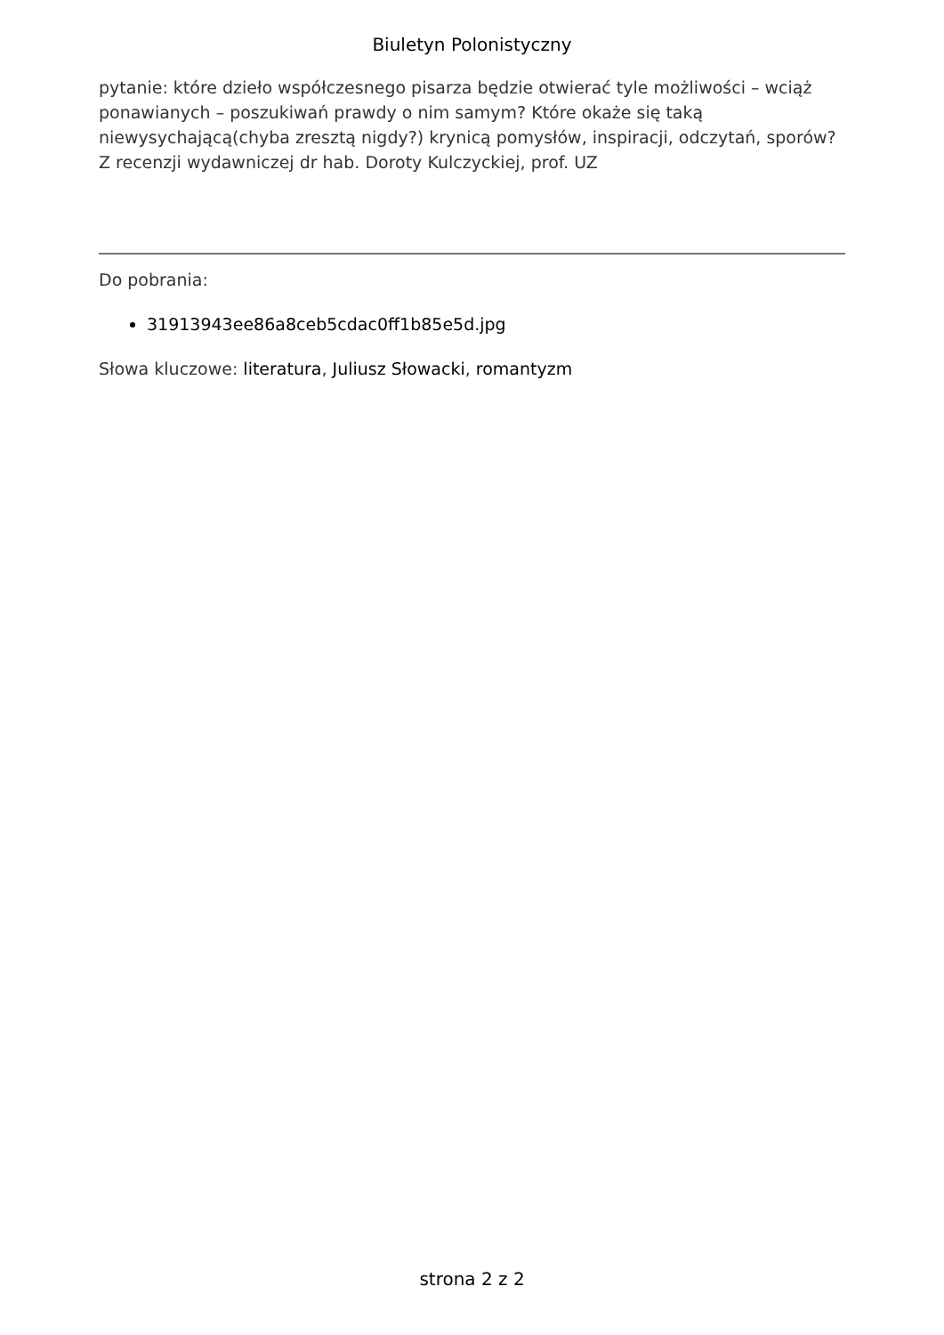Biuletyn Polonistyczny
pytanie: które dzieło współczesnego pisarza będzie otwierać tyle możliwości – wciąż ponawianych – poszukiwań prawdy o nim samym? Które okaże się taką niewysychającą(chyba zresztą nigdy?) krynicą pomysłów, inspiracji, odczytań, sporów?
Z recenzji wydawniczej dr hab. Doroty Kulczyckiej, prof. UZ
Do pobrania:
31913943ee86a8ceb5cdac0ff1b85e5d.jpg
Słowa kluczowe: literatura, Juliusz Słowacki, romantyzm
strona 2 z 2